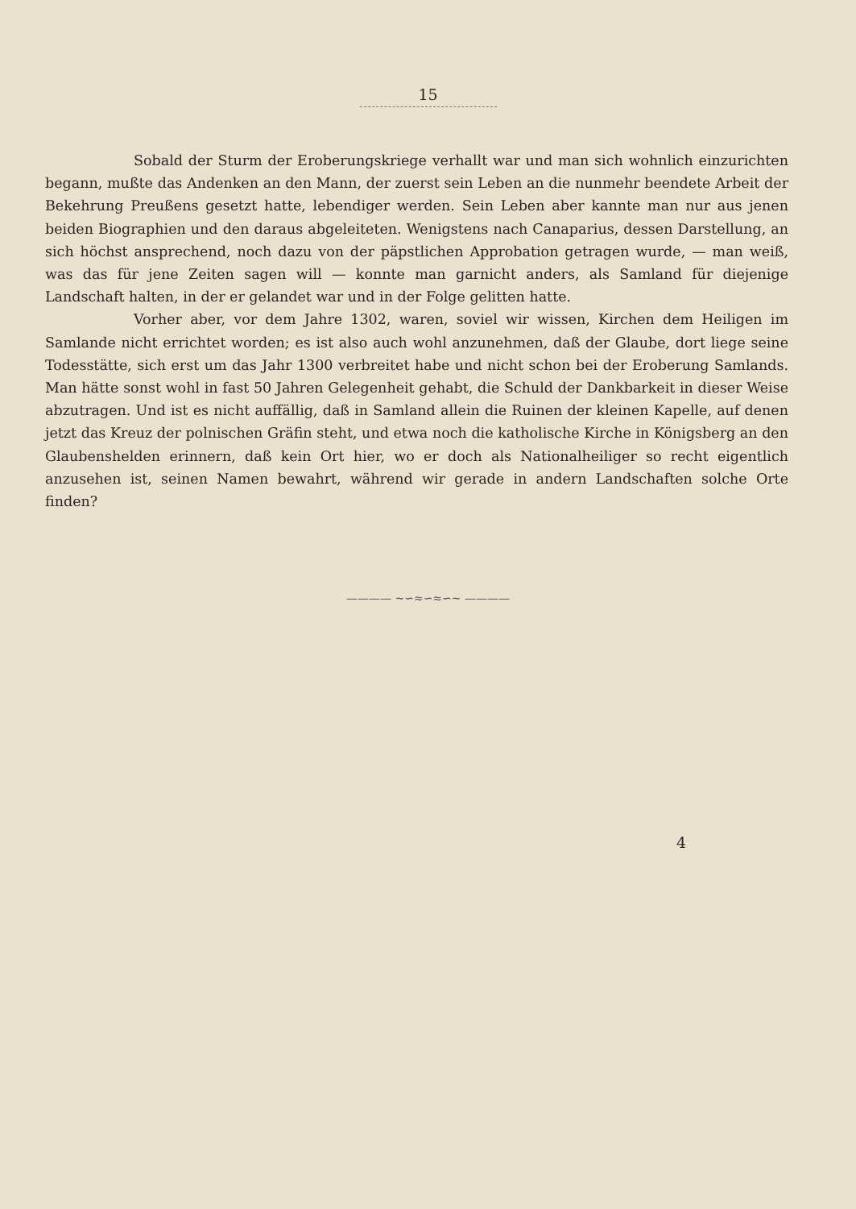15
Sobald der Sturm der Eroberungskriege verhallt war und man sich wohnlich einzurichten begann, mußte das Andenken an den Mann, der zuerst sein Leben an die nunmehr beendete Arbeit der Bekehrung Preußens gesetzt hatte, lebendiger werden. Sein Leben aber kannte man nur aus jenen beiden Biographien und den daraus abgeleiteten. Wenigstens nach Canaparius, dessen Darstellung, an sich höchst ansprechend, noch dazu von der päpstlichen Approbation getragen wurde, — man weiß, was das für jene Zeiten sagen will — konnte man garnicht anders, als Samland für diejenige Landschaft halten, in der er gelandet war und in der Folge gelitten hatte.
Vorher aber, vor dem Jahre 1302, waren, soviel wir wissen, Kirchen dem Heiligen im Samlande nicht errichtet worden; es ist also auch wohl anzunehmen, daß der Glaube, dort liege seine Todesstätte, sich erst um das Jahr 1300 verbreitet habe und nicht schon bei der Eroberung Samlands. Man hätte sonst wohl in fast 50 Jahren Gelegenheit gehabt, die Schuld der Dankbarkeit in dieser Weise abzutragen. Und ist es nicht auffällig, daß in Samland allein die Ruinen der kleinen Kapelle, auf denen jetzt das Kreuz der polnischen Gräfin steht, und etwa noch die katholische Kirche in Königsberg an den Glaubenshelden erinnern, daß kein Ort hier, wo er doch als Nationalheiliger so recht eigentlich anzusehen ist, seinen Namen bewahrt, während wir gerade in andern Landschaften solche Orte finden?
———— ~∽≈∽≈∽~ ————
4